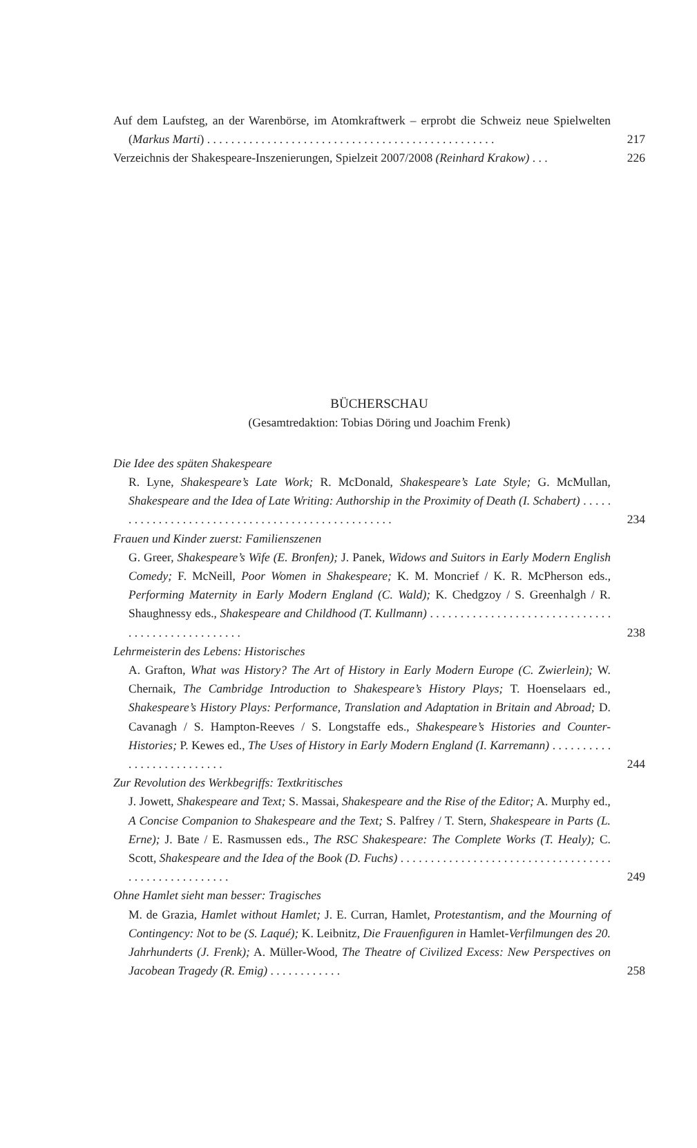Auf dem Laufsteg, an der Warenbörse, im Atomkraftwerk – erprobt die Schweiz neue Spielwelten (Markus Marti) . . . . . . . . . . . . . . . . . . . . . . . . . . . . . . . . . . . . . . . . . . . . . . . .
217
Verzeichnis der Shakespeare-Inszenierungen, Spielzeit 2007/2008 (Reinhard Krakow) . . .
226
BÜCHERSCHAU
(Gesamtredaktion: Tobias Döring und Joachim Frenk)
Die Idee des späten Shakespeare
R. Lyne, Shakespeare’s Late Work; R. McDonald, Shakespeare’s Late Style; G. McMullan, Shakespeare and the Idea of Late Writing: Authorship in the Proximity of Death (I. Schabert) . . . . . . . . . . . . . . . . . . . . . . . . . . . . . . . . . . . . . . . . . . . . . . . . .
234
Frauen und Kinder zuerst: Familienszenen
G. Greer, Shakespeare’s Wife (E. Bronfen); J. Panek, Widows and Suitors in Early Modern English Comedy; F. McNeill, Poor Women in Shakespeare; K. M. Moncrief / K. R. McPherson eds., Performing Maternity in Early Modern England (C. Wald); K. Chedgzoy / S. Greenhalgh / R. Shaughnessy eds., Shakespeare and Childhood (T. Kullmann) . . . . . . . . . . . . . . . . . . . . . . . . . . . . . . . . . . . . . . . . . . . . . . . . .
238
Lehrmeisterin des Lebens: Historisches
A. Grafton, What was History? The Art of History in Early Modern Europe (C. Zwierlein); W. Chernaik, The Cambridge Introduction to Shakespeare’s History Plays; T. Hoenselaars ed., Shakespeare’s History Plays: Performance, Translation and Adaptation in Britain and Abroad; D. Cavanagh / S. Hampton-Reeves / S. Longstaffe eds., Shakespeare’s Histories and Counter-Histories; P. Kewes ed., The Uses of History in Early Modern England (I. Karremann) . . . . . . . . . . . . . . . . . . . . . . . . . .
244
Zur Revolution des Werkbegriffs: Textkritisches
J. Jowett, Shakespeare and Text; S. Massai, Shakespeare and the Rise of the Editor; A. Murphy ed., A Concise Companion to Shakespeare and the Text; S. Palfrey / T. Stern, Shakespeare in Parts (L. Erne); J. Bate / E. Rasmussen eds., The RSC Shakespeare: The Complete Works (T. Healy); C. Scott, Shakespeare and the Idea of the Book (D. Fuchs) . . . . . . . . . . . . . . . . . . . . . . . . . . . . . . . . . . . . . . . . . . . . . . . . . . . .
249
Ohne Hamlet sieht man besser: Tragisches
M. de Grazia, Hamlet without Hamlet; J. E. Curran, Hamlet, Protestantism, and the Mourning of Contingency: Not to be (S. Laqué); K. Leibnitz, Die Frauenfiguren in Hamlet-Verfilmungen des 20. Jahrhunderts (J. Frenk); A. Müller-Wood, The Theatre of Civilized Excess: New Perspectives on Jacobean Tragedy (R. Emig) . . . . . . . . . . . .
258